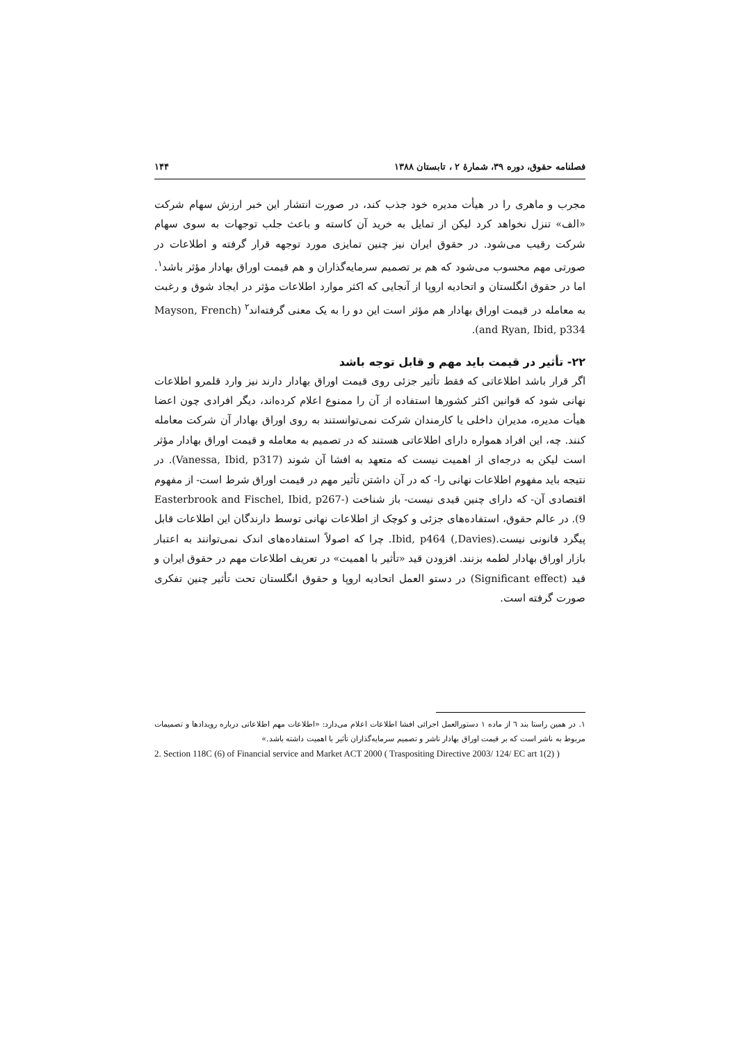فصلنامه حقوق، دوره ۳۹، شمارهٔ ۲ ، تابستان ۱۳۸۸ ۱۴۴
مجرب و ماهری را در هیأت مدیره خود جذب کند، در صورت انتشار این خبر ارزش سهام شرکت «الف» تنزل نخواهد کرد لیکن از تمایل به خرید آن کاسته و باعث جلب توجهات به سوی سهام شرکت رقیب می‌شود. در حقوق ایران نیز چنین تمایزی مورد توجهه قرار گرفته و اطلاعات در صورتی مهم محسوب می‌شود که هم بر تصمیم سرمایه‌گذاران و هم قیمت اوراق بهادار مؤثر باشد<sup>۱</sup>. اما در حقوق انگلستان و اتحادیه اروپا از آنجایی که اکثر موارد اطلاعات مؤثر در ایجاد شوق و رغبت به معامله در قیمت اوراق بهادار هم مؤثر است این دو را به یک معنی گرفته‌اند<sup>۲</sup> (Mayson, French and Ryan, Ibid, p334).
۲۲- تأثیر در قیمت باید مهم و قابل توجه باشد
اگر قرار باشد اطلاعاتی که فقط تأثیر جزئی روی قیمت اوراق بهادار دارند نیز وارد قلمرو اطلاعات نهانی شود که قوانین اکثر کشورها استفاده از آن را ممنوع اعلام کرده‌اند، دیگر افرادی چون اعضا هیأت مدیره، مدیران داخلی یا کارمندان شرکت نمی‌توانستند به روی اوراق بهادار آن شرکت معامله کنند. چه، این افراد همواره دارای اطلاعاتی هستند که در تصمیم به معامله و قیمت اوراق بهادار مؤثر است لیکن به درجه‌ای از اهمیت نیست که متعهد به افشا آن شوند (Vanessa, Ibid, p317). در نتیجه باید مفهوم اطلاعات نهانی را- که در آن داشتن تأثیر مهم در قیمت اوراق شرط است- از مفهوم اقتصادی آن- که دارای چنین قیدی نیست- باز شناخت (Easterbrook and Fischel, Ibid, p267-9). در عالم حقوق، استفاده‌های جزئی و کوچک از اطلاعات نهانی توسط دارندگان این اطلاعات قابل پیگرد قانونی نیست.(Davies,) Ibid, p464. چرا که اصولاً استفاده‌های اندک نمی‌توانند به اعتبار بازار اوراق بهادار لطمه بزنند. افزودن قید «تأثیر با اهمیت» در تعریف اطلاعات مهم در حقوق ایران و قید (Significant effect) در دستو العمل اتحادیه اروپا و حقوق انگلستان تحت تأثیر چنین تفکری صورت گرفته است.
۱. در همین راستا بند ٦ از ماده ۱ دستورالعمل اجرائی افشا اطلاعات اعلام می‌دارد: «اطلاعات مهم اطلاعاتی درباره رویدادها و تصمیمات مربوط به ناشر است که بر قیمت اوراق بهادار ناشر و تصمیم سرمایه‌گذاران تأثیر با اهمیت داشته باشد.»
2. Section 118C (6) of Financial service and Market ACT 2000 ( Traspositing Directive 2003/ 124/ EC art 1(2) )